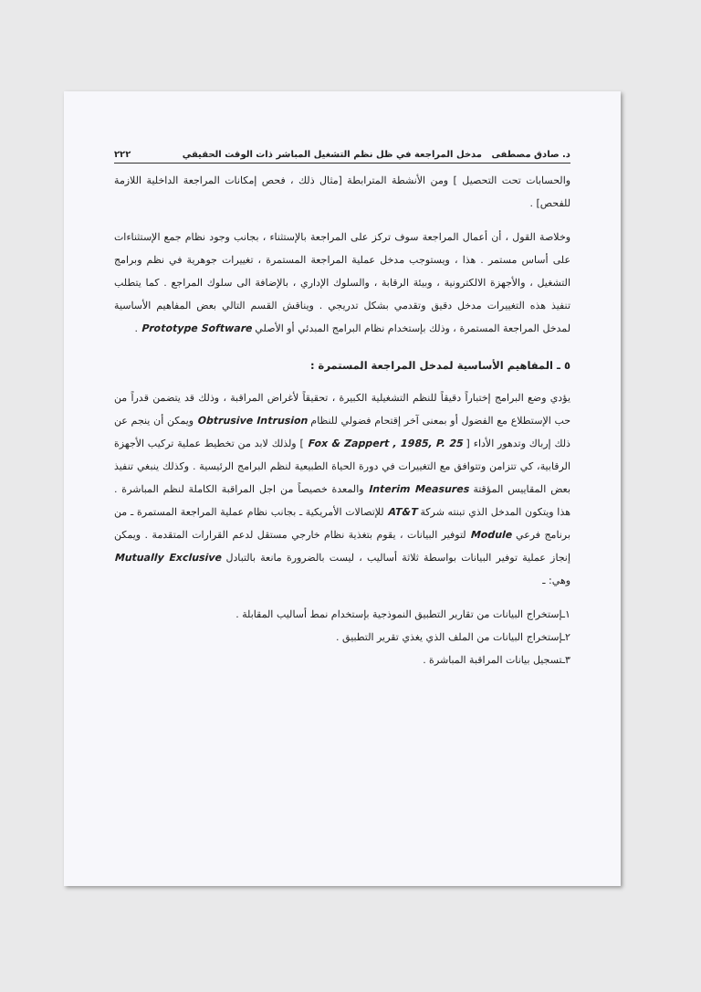د. صادق مصطفى مدخل المراجعة في ظل نظم التشغيل المباشر ذات الوقت الحقيقي ٢٢٢
والحسابات تحت التحصيل ] ومن الأنشطة المترابطة [مثال ذلك ، فحص إمكانات المراجعة الداخلية اللازمة للفحص] .
وخلاصة القول ، أن أعمال المراجعة سوف تركز على المراجعة بالإستثناء ، بجانب وجود نظام جمع الإستثناءات على أساس مستمر . هذا ، ويستوجب مدخل عملية المراجعة المستمرة ، تغييرات جوهرية في نظم وبرامج التشغيل ، والأجهزة الالكترونية ، وبيئة الرقابة ، والسلوك الإداري ، بالإضافة الى سلوك المراجع . كما يتطلب تنفيذ هذه التغييرات مدخل دقيق وتقدمي بشكل تدريجي . ويناقش القسم التالي بعض المفاهيم الأساسية لمدخل المراجعة المستمرة ، وذلك بإستخدام نظام البرامج المبدئي أو الأصلي Prototype Software .
٥ ـ المفاهيم الأساسية لمدخل المراجعة المستمرة :
يؤدي وضع البرامج إختباراً دقيقاً للنظم التشغيلية الكبيرة ، تحقيقاً لأغراض المراقبة ، وذلك قد يتضمن قدراً من حب الإستطلاع مع الفضول أو بمعنى آخر إقتحام فضولي للنظام Obtrusive Intrusion ويمكن أن ينجم عن ذلك إرباك وتدهور الأداء [ Fox & Zappert , 1985, P. 25 ] ولذلك لابد من تخطيط عملية تركيب الأجهزة الرقابية، كي تتزامن وتتوافق مع التغييرات في دورة الحياة الطبيعية لنظم البرامج الرئيسية . وكذلك ينبغي تنفيذ بعض المقاييس المؤقتة Interim Measures والمعدة خصيصاً من اجل المراقبة الكاملة لنظم المباشرة . هذا ويتكون المدخل الذي تبنته شركة AT&T للإتصالات الأمريكية ـ بجانب نظام عملية المراجعة المستمرة ـ من برنامج فرعي Module لتوفير البيانات ، يقوم بتغذية نظام خارجي مستقل لدعم القرارات المتقدمة . ويمكن إنجاز عملية توفير البيانات بواسطة ثلاثة أساليب ، ليست بالضرورة مانعة بالتبادل Mutually Exclusive وهي: ـ
١ـإستخراج البيانات من تقارير التطبيق النموذجية بإستخدام نمط أساليب المقابلة .
٢ـإستخراج البيانات من الملف الذي يغذي تقرير التطبيق .
٣ـتسجيل بيانات المراقبة المباشرة .